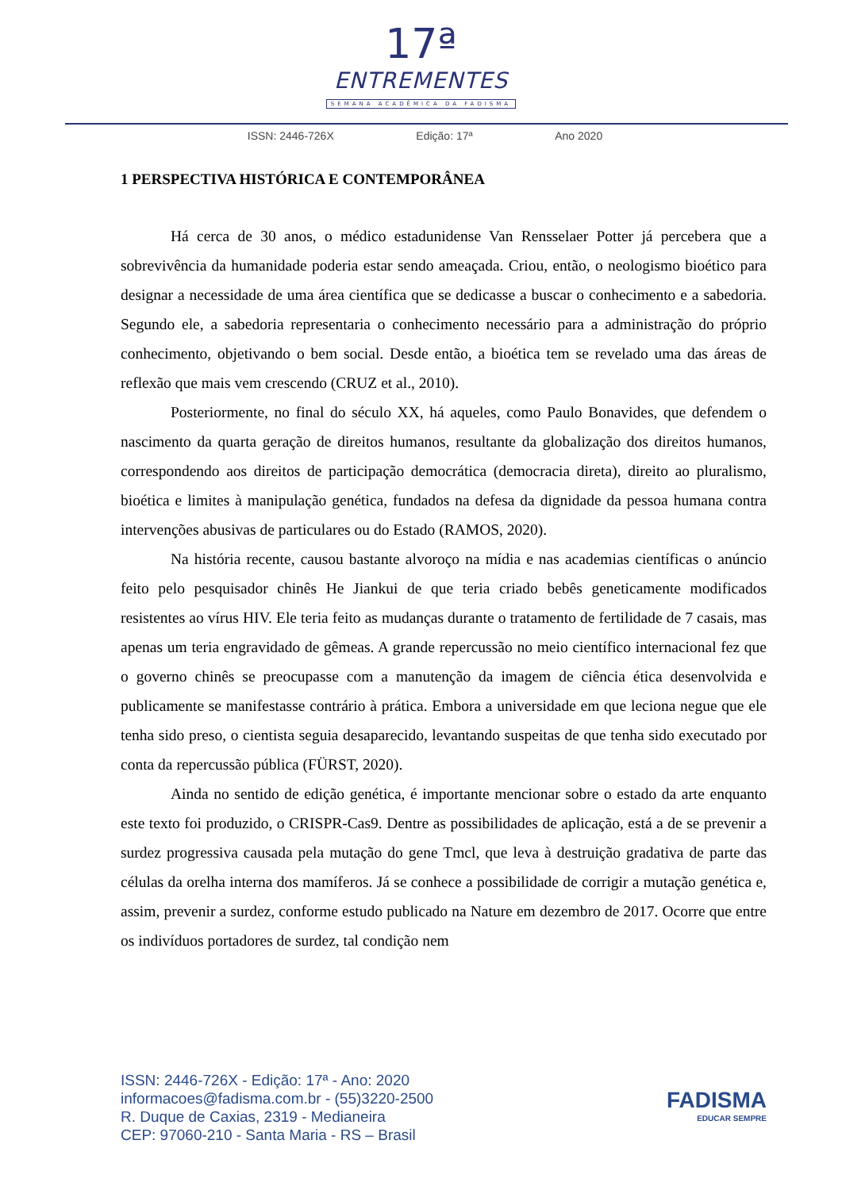17ª
ENTREMENTES
SEMANA ACADÊMICA DA FADISMA
ISSN: 2446-726X Edição: 17ª Ano 2020
1 PERSPECTIVA HISTÓRICA E CONTEMPORÂNEA
Há cerca de 30 anos, o médico estadunidense Van Rensselaer Potter já percebera que a sobrevivência da humanidade poderia estar sendo ameaçada. Criou, então, o neologismo bioético para designar a necessidade de uma área científica que se dedicasse a buscar o conhecimento e a sabedoria. Segundo ele, a sabedoria representaria o conhecimento necessário para a administração do próprio conhecimento, objetivando o bem social. Desde então, a bioética tem se revelado uma das áreas de reflexão que mais vem crescendo (CRUZ et al., 2010).
Posteriormente, no final do século XX, há aqueles, como Paulo Bonavides, que defendem o nascimento da quarta geração de direitos humanos, resultante da globalização dos direitos humanos, correspondendo aos direitos de participação democrática (democracia direta), direito ao pluralismo, bioética e limites à manipulação genética, fundados na defesa da dignidade da pessoa humana contra intervenções abusivas de particulares ou do Estado (RAMOS, 2020).
Na história recente, causou bastante alvoroço na mídia e nas academias científicas o anúncio feito pelo pesquisador chinês He Jiankui de que teria criado bebês geneticamente modificados resistentes ao vírus HIV. Ele teria feito as mudanças durante o tratamento de fertilidade de 7 casais, mas apenas um teria engravidado de gêmeas. A grande repercussão no meio científico internacional fez que o governo chinês se preocupasse com a manutenção da imagem de ciência ética desenvolvida e publicamente se manifestasse contrário à prática. Embora a universidade em que leciona negue que ele tenha sido preso, o cientista seguia desaparecido, levantando suspeitas de que tenha sido executado por conta da repercussão pública (FÜRST, 2020).
Ainda no sentido de edição genética, é importante mencionar sobre o estado da arte enquanto este texto foi produzido, o CRISPR-Cas9. Dentre as possibilidades de aplicação, está a de se prevenir a surdez progressiva causada pela mutação do gene Tmcl, que leva à destruição gradativa de parte das células da orelha interna dos mamíferos. Já se conhece a possibilidade de corrigir a mutação genética e, assim, prevenir a surdez, conforme estudo publicado na Nature em dezembro de 2017. Ocorre que entre os indivíduos portadores de surdez, tal condição nem
ISSN: 2446-726X - Edição: 17ª - Ano: 2020
informacoes@fadisma.com.br - (55)3220-2500
R. Duque de Caxias, 2319 - Medianeira
CEP: 97060-210 - Santa Maria - RS – Brasil
FADISMA
EDUCAR SEMPRE